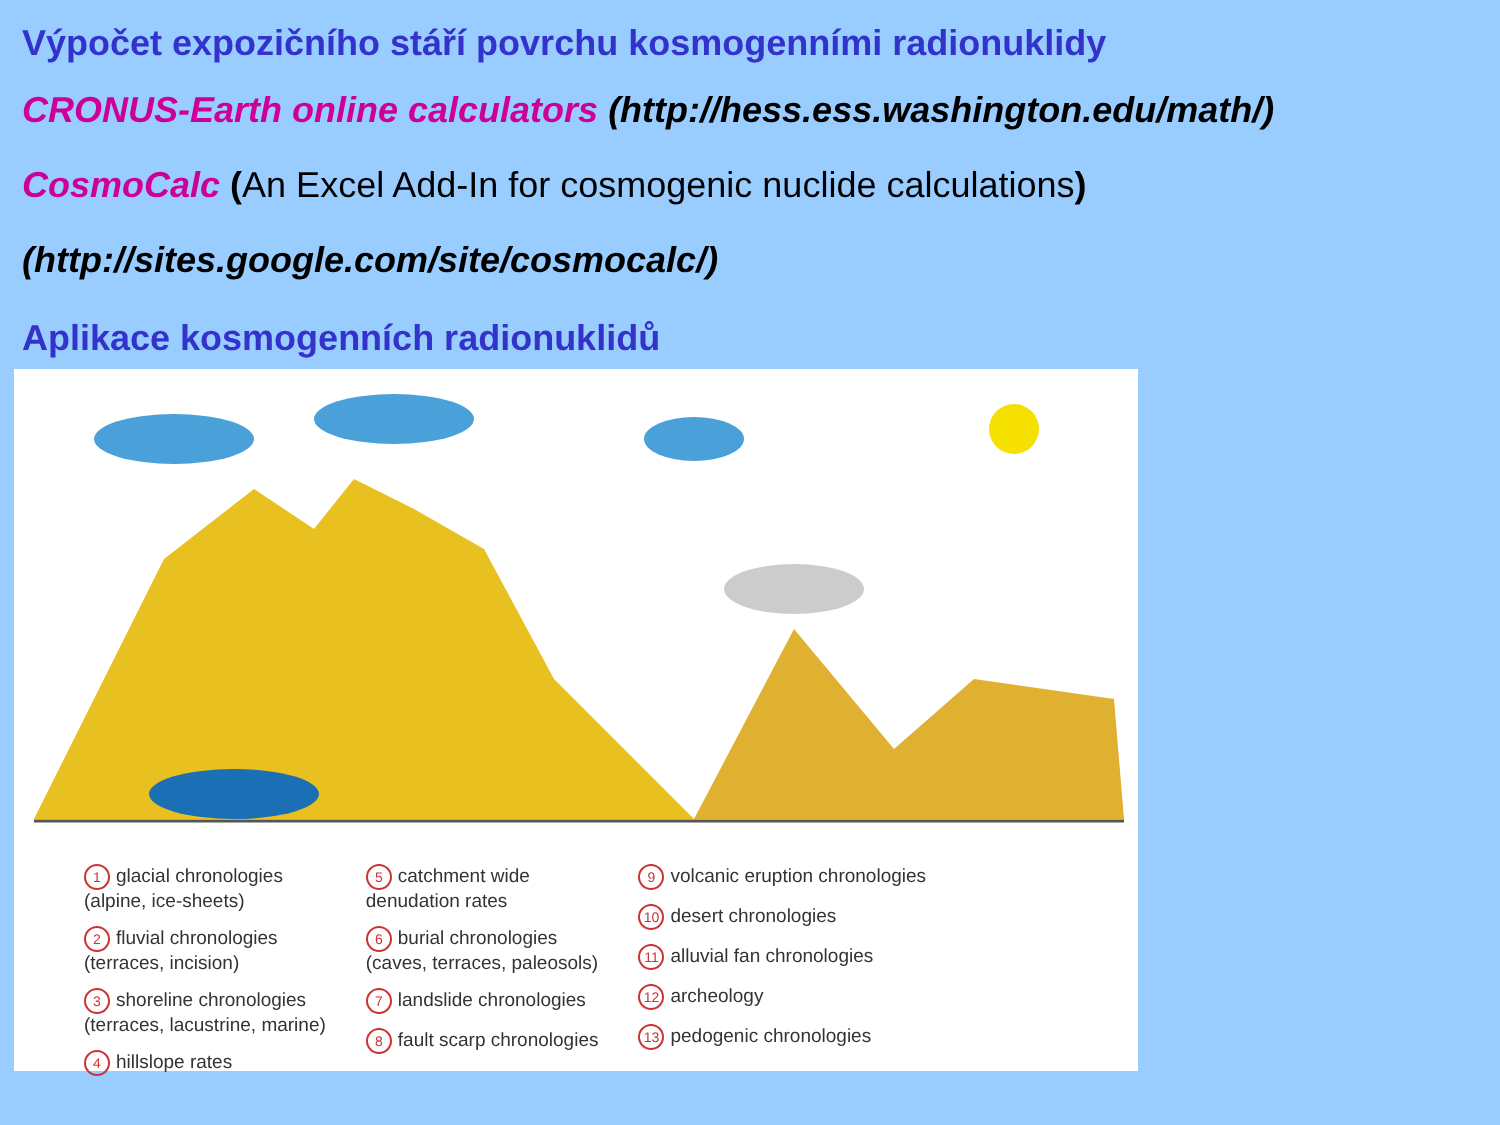Výpočet expozičního stáří povrchu kosmogenními radionuklidy
CRONUS-Earth online calculators (http://hess.ess.washington.edu/math/)
CosmoCalc (An Excel Add-In for cosmogenic nuclide calculations)
(http://sites.google.com/site/cosmocalc/)
Aplikace kosmogenních radionuklidů
1 glacial chronologies
(alpine, ice-sheets)
2 fluvial chronologies
(terraces, incision)
3 shoreline chronologies
(terraces, lacustrine, marine)
4 hillslope rates
5 catchment wide
denudation rates
6 burial chronologies
(caves, terraces, paleosols)
7 landslide chronologies
8 fault scarp chronologies
9 volcanic eruption chronologies
10 desert chronologies
11 alluvial fan chronologies
12 archeology
13 pedogenic chronologies